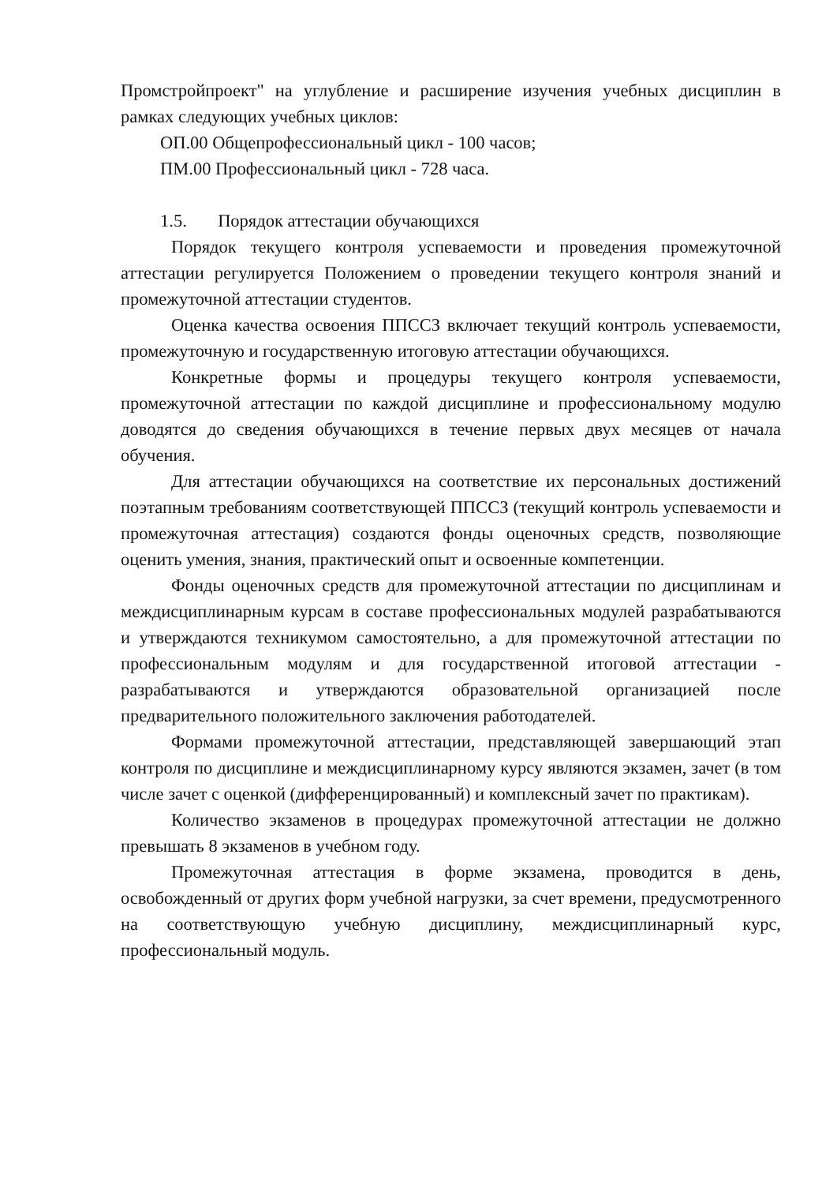Промстройпроект" на углубление и расширение изучения учебных дисциплин в рамках следующих учебных циклов:
ОП.00 Общепрофессиональный цикл - 100 часов;
ПМ.00 Профессиональный цикл - 728 часа.
1.5. Порядок аттестации обучающихся
Порядок текущего контроля успеваемости и проведения промежуточной аттестации регулируется Положением о проведении текущего контроля знаний и промежуточной аттестации студентов.
Оценка качества освоения ППССЗ включает текущий контроль успеваемости, промежуточную и государственную итоговую аттестации обучающихся.
Конкретные формы и процедуры текущего контроля успеваемости, промежуточной аттестации по каждой дисциплине и профессиональному модулю доводятся до сведения обучающихся в течение первых двух месяцев от начала обучения.
Для аттестации обучающихся на соответствие их персональных достижений поэтапным требованиям соответствующей ППССЗ (текущий контроль успеваемости и промежуточная аттестация) создаются фонды оценочных средств, позволяющие оценить умения, знания, практический опыт и освоенные компетенции.
Фонды оценочных средств для промежуточной аттестации по дисциплинам и междисциплинарным курсам в составе профессиональных модулей разрабатываются и утверждаются техникумом самостоятельно, а для промежуточной аттестации по профессиональным модулям и для государственной итоговой аттестации - разрабатываются и утверждаются образовательной организацией после предварительного положительного заключения работодателей.
Формами промежуточной аттестации, представляющей завершающий этап контроля по дисциплине и междисциплинарному курсу являются экзамен, зачет (в том числе зачет с оценкой (дифференцированный) и комплексный зачет по практикам).
Количество экзаменов в процедурах промежуточной аттестации не должно превышать 8 экзаменов в учебном году.
Промежуточная аттестация в форме экзамена, проводится в день, освобожденный от других форм учебной нагрузки, за счет времени, предусмотренного на соответствующую учебную дисциплину, междисциплинарный курс, профессиональный модуль.